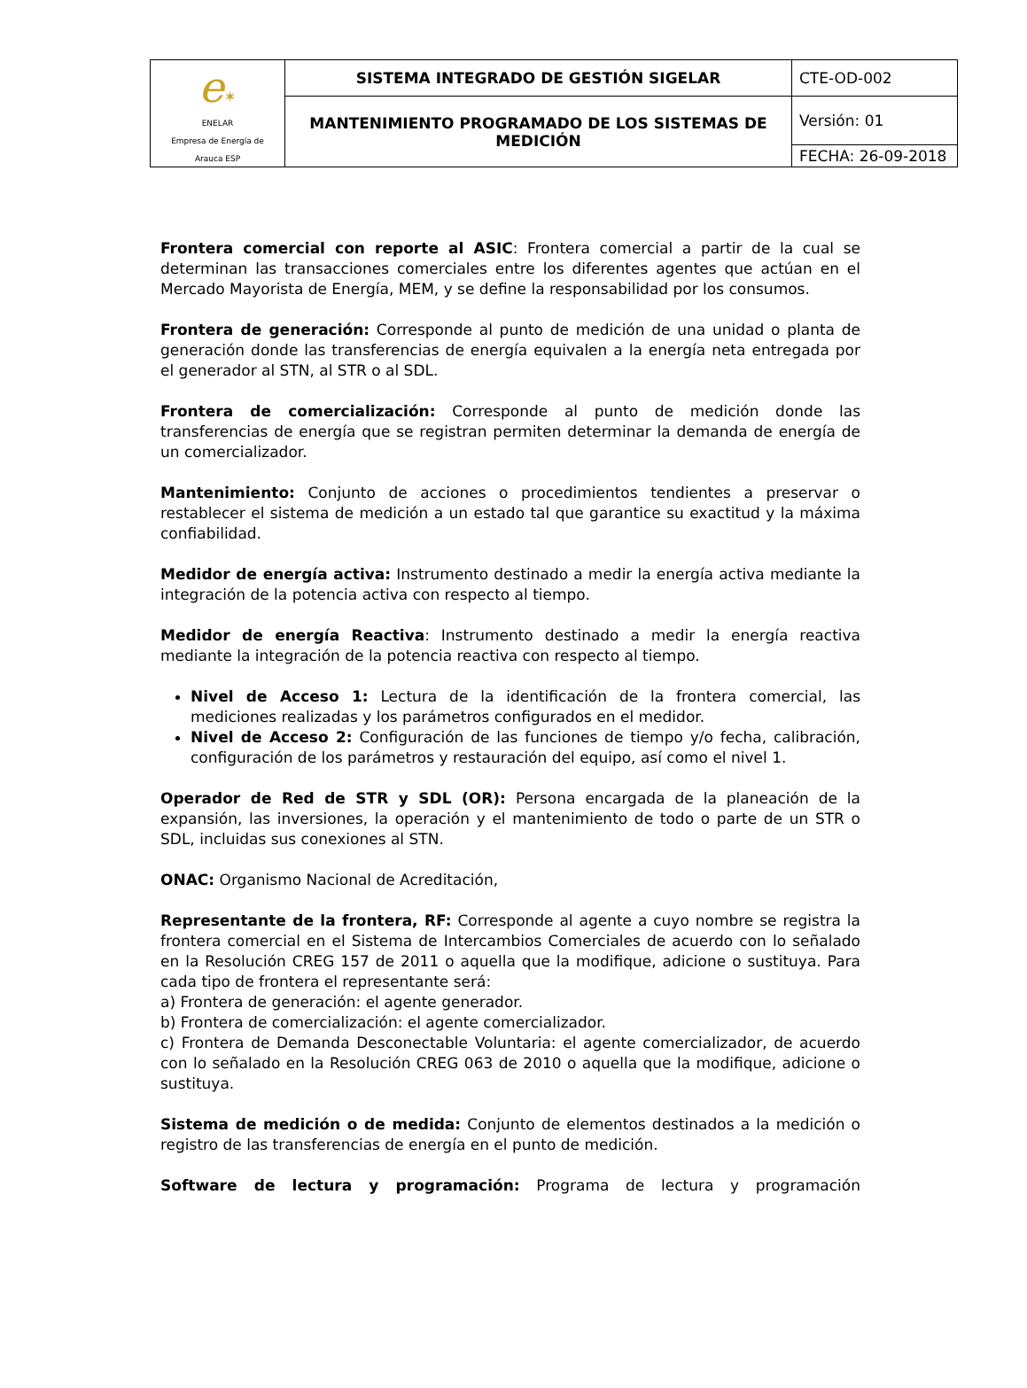| e ✶ ENELAR Empresa de Energía de Arauca ESP | SISTEMA INTEGRADO DE GESTIÓN SIGELAR | CTE-OD-002 |
| | MANTENIMIENTO PROGRAMADO DE LOS SISTEMAS DE MEDICIÓN | Versión: 01 |
| | | FECHA: 26-09-2018 |
Frontera comercial con reporte al ASIC: Frontera comercial a partir de la cual se determinan las transacciones comerciales entre los diferentes agentes que actúan en el Mercado Mayorista de Energía, MEM, y se define la responsabilidad por los consumos.
Frontera de generación: Corresponde al punto de medición de una unidad o planta de generación donde las transferencias de energía equivalen a la energía neta entregada por el generador al STN, al STR o al SDL.
Frontera de comercialización: Corresponde al punto de medición donde las transferencias de energía que se registran permiten determinar la demanda de energía de un comercializador.
Mantenimiento: Conjunto de acciones o procedimientos tendientes a preservar o restablecer el sistema de medición a un estado tal que garantice su exactitud y la máxima confiabilidad.
Medidor de energía activa: Instrumento destinado a medir la energía activa mediante la integración de la potencia activa con respecto al tiempo.
Medidor de energía Reactiva: Instrumento destinado a medir la energía reactiva mediante la integración de la potencia reactiva con respecto al tiempo.
Nivel de Acceso 1: Lectura de la identificación de la frontera comercial, las mediciones realizadas y los parámetros configurados en el medidor.
Nivel de Acceso 2: Configuración de las funciones de tiempo y/o fecha, calibración, configuración de los parámetros y restauración del equipo, así como el nivel 1.
Operador de Red de STR y SDL (OR): Persona encargada de la planeación de la expansión, las inversiones, la operación y el mantenimiento de todo o parte de un STR o SDL, incluidas sus conexiones al STN.
ONAC: Organismo Nacional de Acreditación,
Representante de la frontera, RF: Corresponde al agente a cuyo nombre se registra la frontera comercial en el Sistema de Intercambios Comerciales de acuerdo con lo señalado en la Resolución CREG 157 de 2011 o aquella que la modifique, adicione o sustituya. Para cada tipo de frontera el representante será:
a) Frontera de generación: el agente generador.
b) Frontera de comercialización: el agente comercializador.
c) Frontera de Demanda Desconectable Voluntaria: el agente comercializador, de acuerdo con lo señalado en la Resolución CREG 063 de 2010 o aquella que la modifique, adicione o sustituya.
Sistema de medición o de medida: Conjunto de elementos destinados a la medición o registro de las transferencias de energía en el punto de medición.
Software de lectura y programación: Programa de lectura y programación